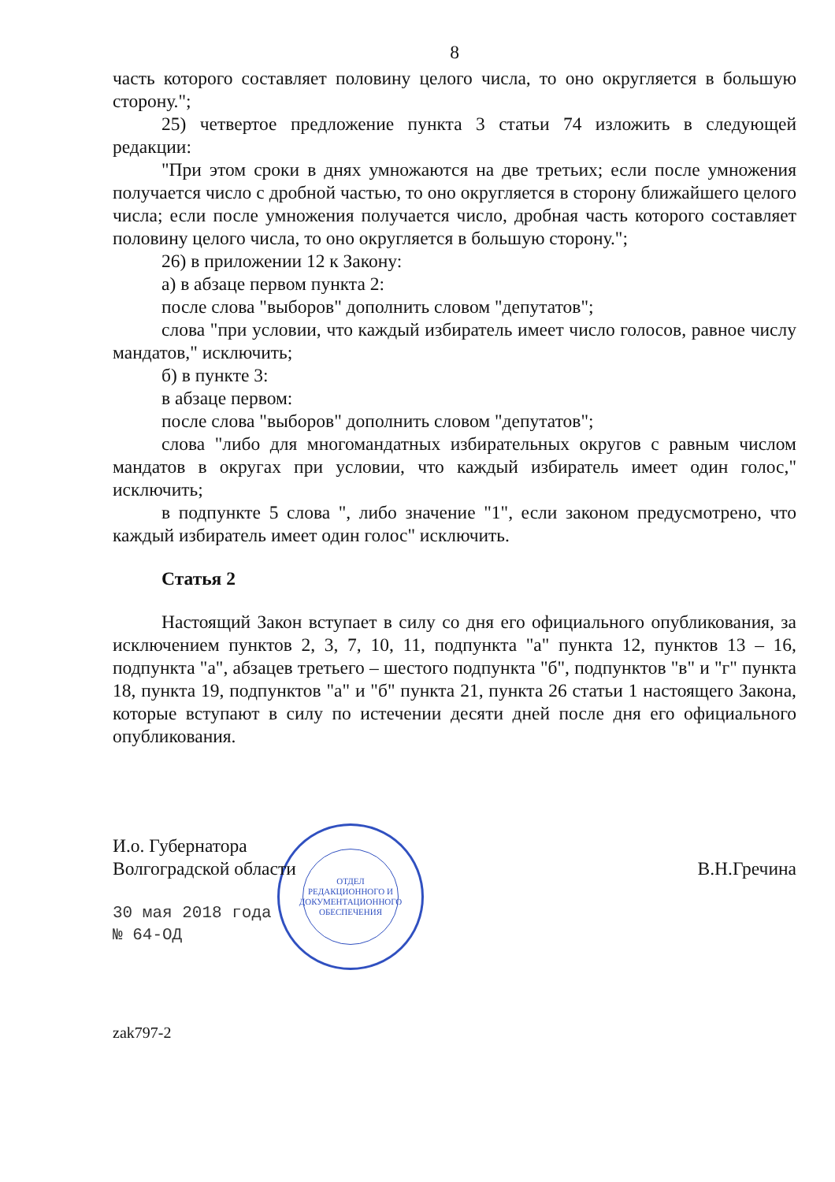ОТДЕЛ
РЕДАКЦИОННОГО И
ДОКУМЕНТАЦИОННОГО
ОБЕСПЕЧЕНИЯ
8
часть которого составляет половину целого числа, то оно округляется в большую сторону.";
25) четвертое предложение пункта 3 статьи 74 изложить в следующей редакции:
"При этом сроки в днях умножаются на две третьих; если после умножения получается число с дробной частью, то оно округляется в сторону ближайшего целого числа; если после умножения получается число, дробная часть которого составляет половину целого числа, то оно округляется в большую сторону.";
26) в приложении 12 к Закону:
а) в абзаце первом пункта 2:
после слова "выборов" дополнить словом "депутатов";
слова "при условии, что каждый избиратель имеет число голосов, равное числу мандатов," исключить;
б) в пункте 3:
в абзаце первом:
после слова "выборов" дополнить словом "депутатов";
слова "либо для многомандатных избирательных округов с равным числом мандатов в округах при условии, что каждый избиратель имеет один голос," исключить;
в подпункте 5 слова ", либо значение "1", если законом предусмотрено, что каждый избиратель имеет один голос" исключить.
Статья 2
Настоящий Закон вступает в силу со дня его официального опубликования, за исключением пунктов 2, 3, 7, 10, 11, подпункта "а" пункта 12, пунктов 13 – 16, подпункта "а", абзацев третьего – шестого подпункта "б", подпунктов "в" и "г" пункта 18, пункта 19, подпунктов "а" и "б" пункта 21, пункта 26 статьи 1 настоящего Закона, которые вступают в силу по истечении десяти дней после дня его официального опубликования.
И.о. Губернатора
Волгоградской области
В.Н.Гречина
30 мая 2018 года
№ 64-ОД
zak797-2